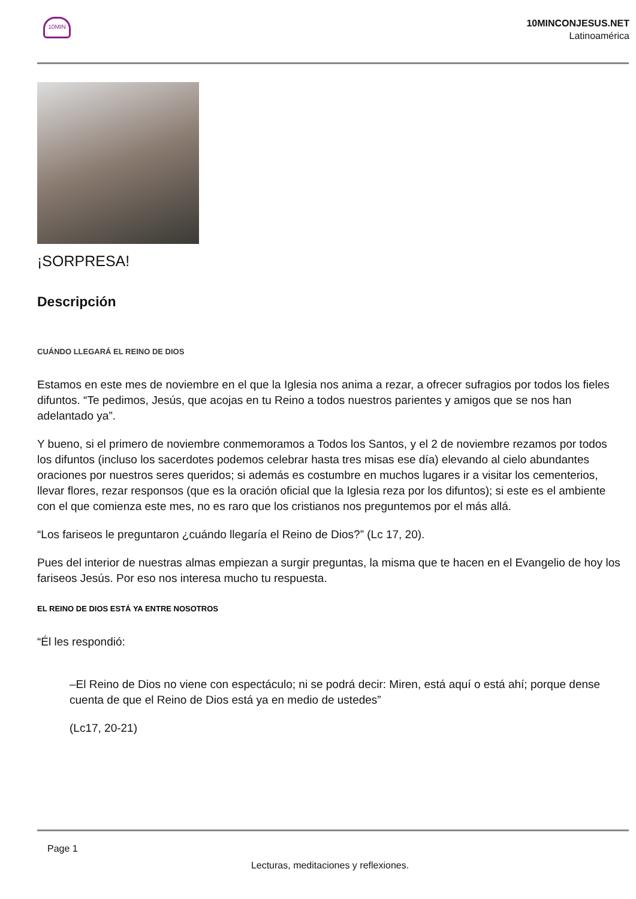10MIN
10MINCONJESUS.NET
Latinoamérica
¡SORPRESA!
Descripción
CUÁNDO LLEGARÁ EL REINO DE DIOS
Estamos en este mes de noviembre en el que la Iglesia nos anima a rezar, a ofrecer sufragios por todos los fieles difuntos. “Te pedimos, Jesús, que acojas en tu Reino a todos nuestros parientes y amigos que se nos han adelantado ya”.
Y bueno, si el primero de noviembre conmemoramos a Todos los Santos, y el 2 de noviembre rezamos por todos los difuntos (incluso los sacerdotes podemos celebrar hasta tres misas ese día) elevando al cielo abundantes oraciones por nuestros seres queridos; si además es costumbre en muchos lugares ir a visitar los cementerios, llevar flores, rezar responsos (que es la oración oficial que la Iglesia reza por los difuntos); si este es el ambiente con el que comienza este mes, no es raro que los cristianos nos preguntemos por el más allá.
“Los fariseos le preguntaron ¿cuándo llegaría el Reino de Dios?” (Lc 17, 20).
Pues del interior de nuestras almas empiezan a surgir preguntas, la misma que te hacen en el Evangelio de hoy los fariseos Jesús. Por eso nos interesa mucho tu respuesta.
EL REINO DE DIOS ESTÁ YA ENTRE NOSOTROS
“Él les respondió:
–El Reino de Dios no viene con espectáculo; ni se podrá decir: Miren, está aquí o está ahí; porque dense cuenta de que el Reino de Dios está ya en medio de ustedes”
(Lc17, 20-21)
Page 1
Lecturas, meditaciones y reflexiones.